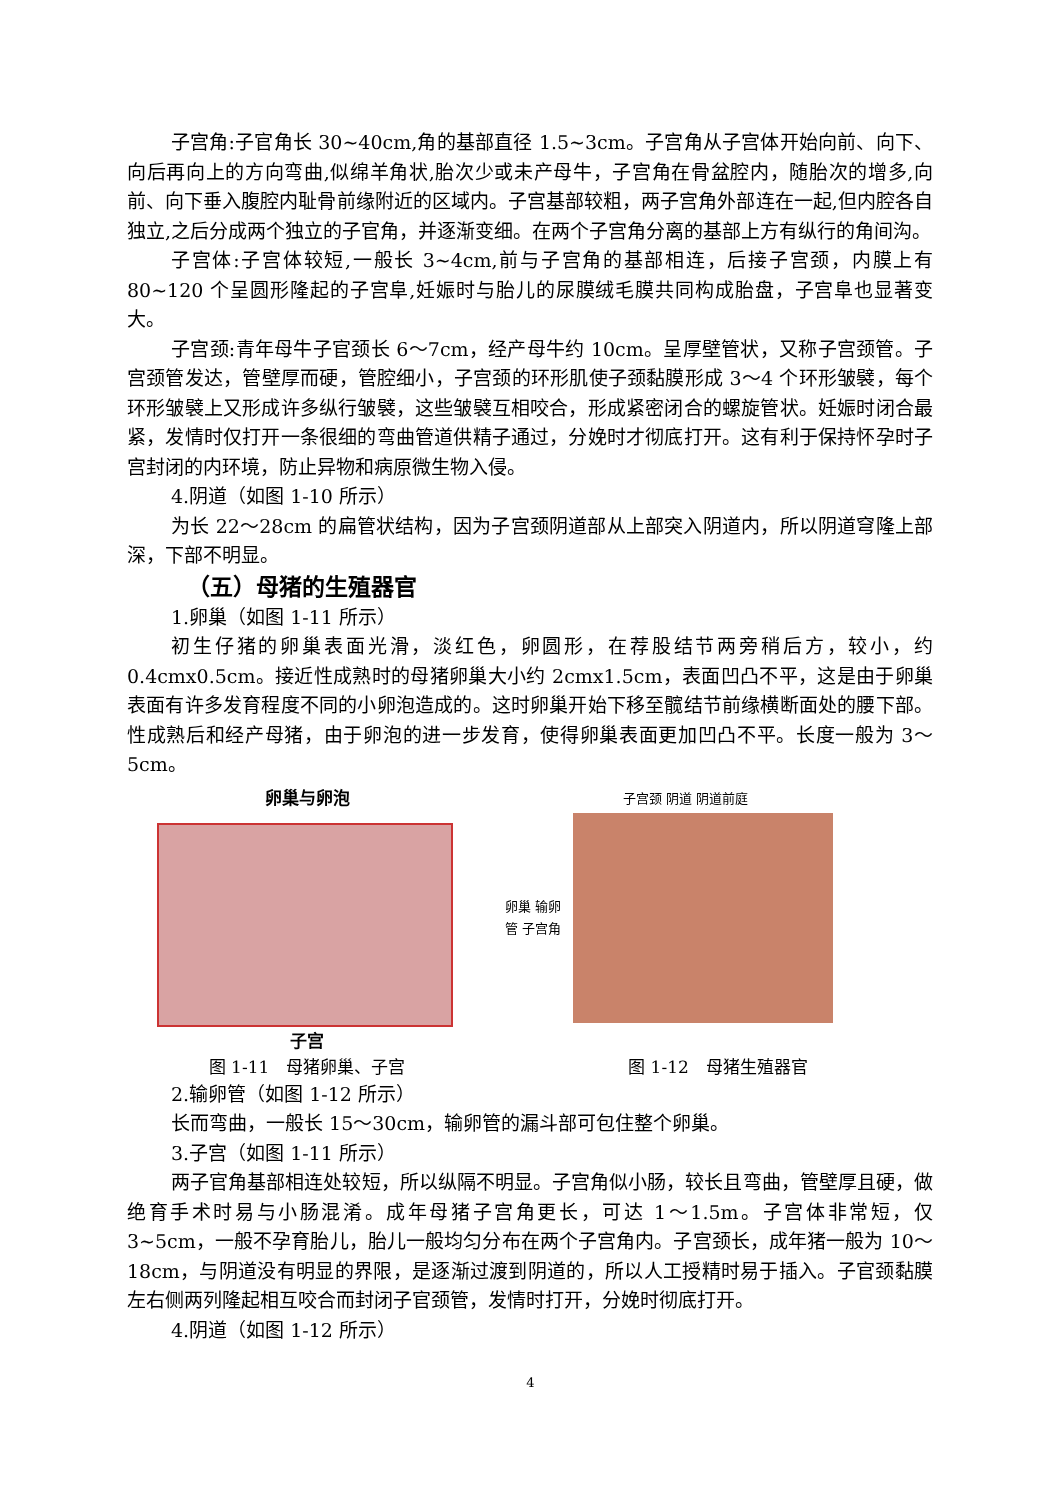子宫角:子官角长 30~40cm,角的基部直径 1.5~3cm。子宫角从子宫体开始向前、向下、向后再向上的方向弯曲,似绵羊角状,胎次少或未产母牛，子宫角在骨盆腔内，随胎次的增多,向前、向下垂入腹腔内耻骨前缘附近的区域内。子宫基部较粗，两子宫角外部连在一起,但内腔各自独立,之后分成两个独立的子官角，并逐渐变细。在两个子宫角分离的基部上方有纵行的角间沟。
子宫体:子宫体较短,一般长 3~4cm,前与子宫角的基部相连，后接子宫颈，内膜上有 80~120 个呈圆形隆起的子宫阜,妊娠时与胎儿的尿膜绒毛膜共同构成胎盘，子宫阜也显著变大。
子宫颈:青年母牛子官颈长 6～7cm，经产母牛约 10cm。呈厚壁管状，又称子宫颈管。子宫颈管发达，管壁厚而硬，管腔细小，子宫颈的环形肌使子颈黏膜形成 3～4 个环形皱襞，每个环形皱襞上又形成许多纵行皱襞，这些皱襞互相咬合，形成紧密闭合的螺旋管状。妊娠时闭合最紧，发情时仅打开一条很细的弯曲管道供精子通过，分娩时才彻底打开。这有利于保持怀孕时子宫封闭的内环境，防止异物和病原微生物入侵。
4.阴道（如图 1-10 所示）
为长 22～28cm 的扁管状结构，因为子宫颈阴道部从上部突入阴道内，所以阴道穹隆上部深，下部不明显。
（五）母猪的生殖器官
1.卵巢（如图 1-11 所示）
初生仔猪的卵巢表面光滑，淡红色，卵圆形，在荐股结节两旁稍后方，较小，约 0.4cmx0.5cm。接近性成熟时的母猪卵巢大小约 2cmx1.5cm，表面凹凸不平，这是由于卵巢表面有许多发育程度不同的小卵泡造成的。这时卵巢开始下移至髋结节前缘横断面处的腰下部。性成熟后和经产母猪，由于卵泡的进一步发育，使得卵巢表面更加凹凸不平。长度一般为 3～5cm。
卵巢与卵泡
子宫
图 1-11　母猪卵巢、子宫
子宫颈 阴道 阴道前庭
卵巢 输卵管 子宫角
图 1-12　母猪生殖器官
2.输卵管（如图 1-12 所示）
长而弯曲，一般长 15～30cm，输卵管的漏斗部可包住整个卵巢。
3.子宫（如图 1-11 所示）
两子官角基部相连处较短，所以纵隔不明显。子宫角似小肠，较长且弯曲，管壁厚且硬，做绝育手术时易与小肠混淆。成年母猪子宫角更长，可达 1～1.5m。子宫体非常短，仅 3~5cm，一般不孕育胎儿，胎儿一般均匀分布在两个子宫角内。子宫颈长，成年猪一般为 10～18cm，与阴道没有明显的界限，是逐渐过渡到阴道的，所以人工授精时易于插入。子官颈黏膜左右侧两列隆起相互咬合而封闭子官颈管，发情时打开，分娩时彻底打开。
4.阴道（如图 1-12 所示）
4